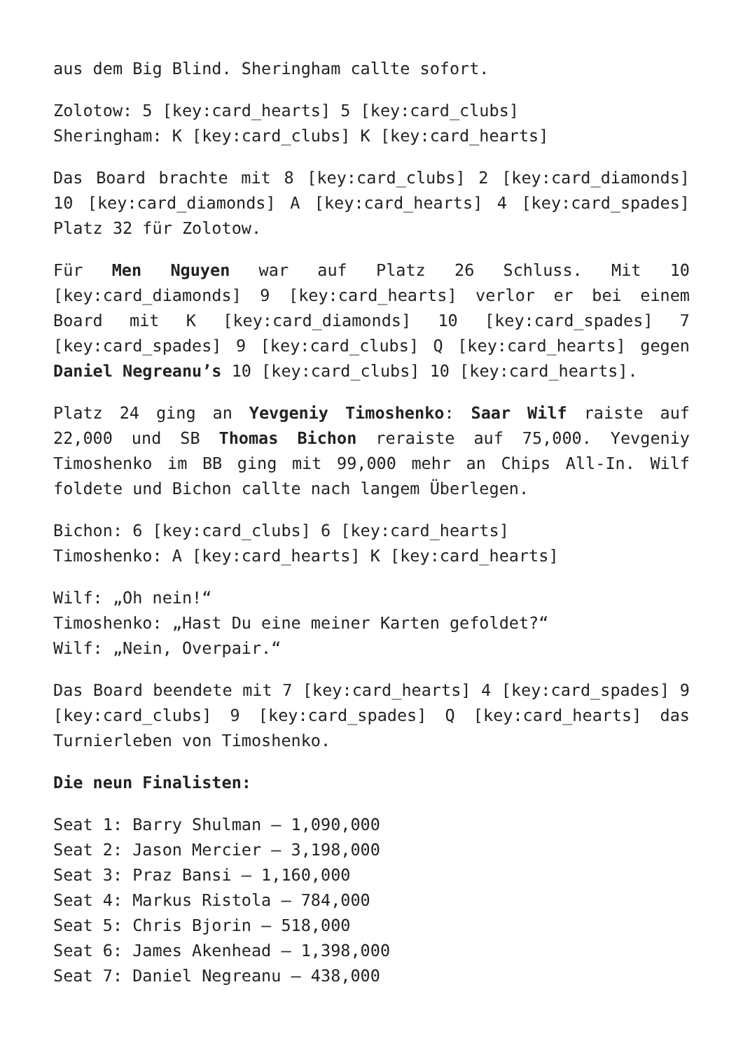aus dem Big Blind. Sheringham callte sofort.
Zolotow: 5 [key:card_hearts] 5 [key:card_clubs]
Sheringham: K [key:card_clubs] K [key:card_hearts]
Das Board brachte mit 8 [key:card_clubs] 2 [key:card_diamonds] 10 [key:card_diamonds] A [key:card_hearts] 4 [key:card_spades] Platz 32 für Zolotow.
Für Men Nguyen war auf Platz 26 Schluss. Mit 10 [key:card_diamonds] 9 [key:card_hearts] verlor er bei einem Board mit K [key:card_diamonds] 10 [key:card_spades] 7 [key:card_spades] 9 [key:card_clubs] Q [key:card_hearts] gegen Daniel Negreanu’s 10 [key:card_clubs] 10 [key:card_hearts].
Platz 24 ging an Yevgeniy Timoshenko: Saar Wilf raiste auf 22,000 und SB Thomas Bichon reraiste auf 75,000. Yevgeniy Timoshenko im BB ging mit 99,000 mehr an Chips All-In. Wilf foldete und Bichon callte nach langem Überlegen.
Bichon: 6 [key:card_clubs] 6 [key:card_hearts]
Timoshenko: A [key:card_hearts] K [key:card_hearts]
Wilf: „Oh nein!“
Timoshenko: „Hast Du eine meiner Karten gefoldet?“
Wilf: „Nein, Overpair.“
Das Board beendete mit 7 [key:card_hearts] 4 [key:card_spades] 9 [key:card_clubs] 9 [key:card_spades] Q [key:card_hearts] das Turnierleben von Timoshenko.
Die neun Finalisten:
Seat 1: Barry Shulman – 1,090,000
Seat 2: Jason Mercier – 3,198,000
Seat 3: Praz Bansi – 1,160,000
Seat 4: Markus Ristola – 784,000
Seat 5: Chris Bjorin – 518,000
Seat 6: James Akenhead – 1,398,000
Seat 7: Daniel Negreanu – 438,000